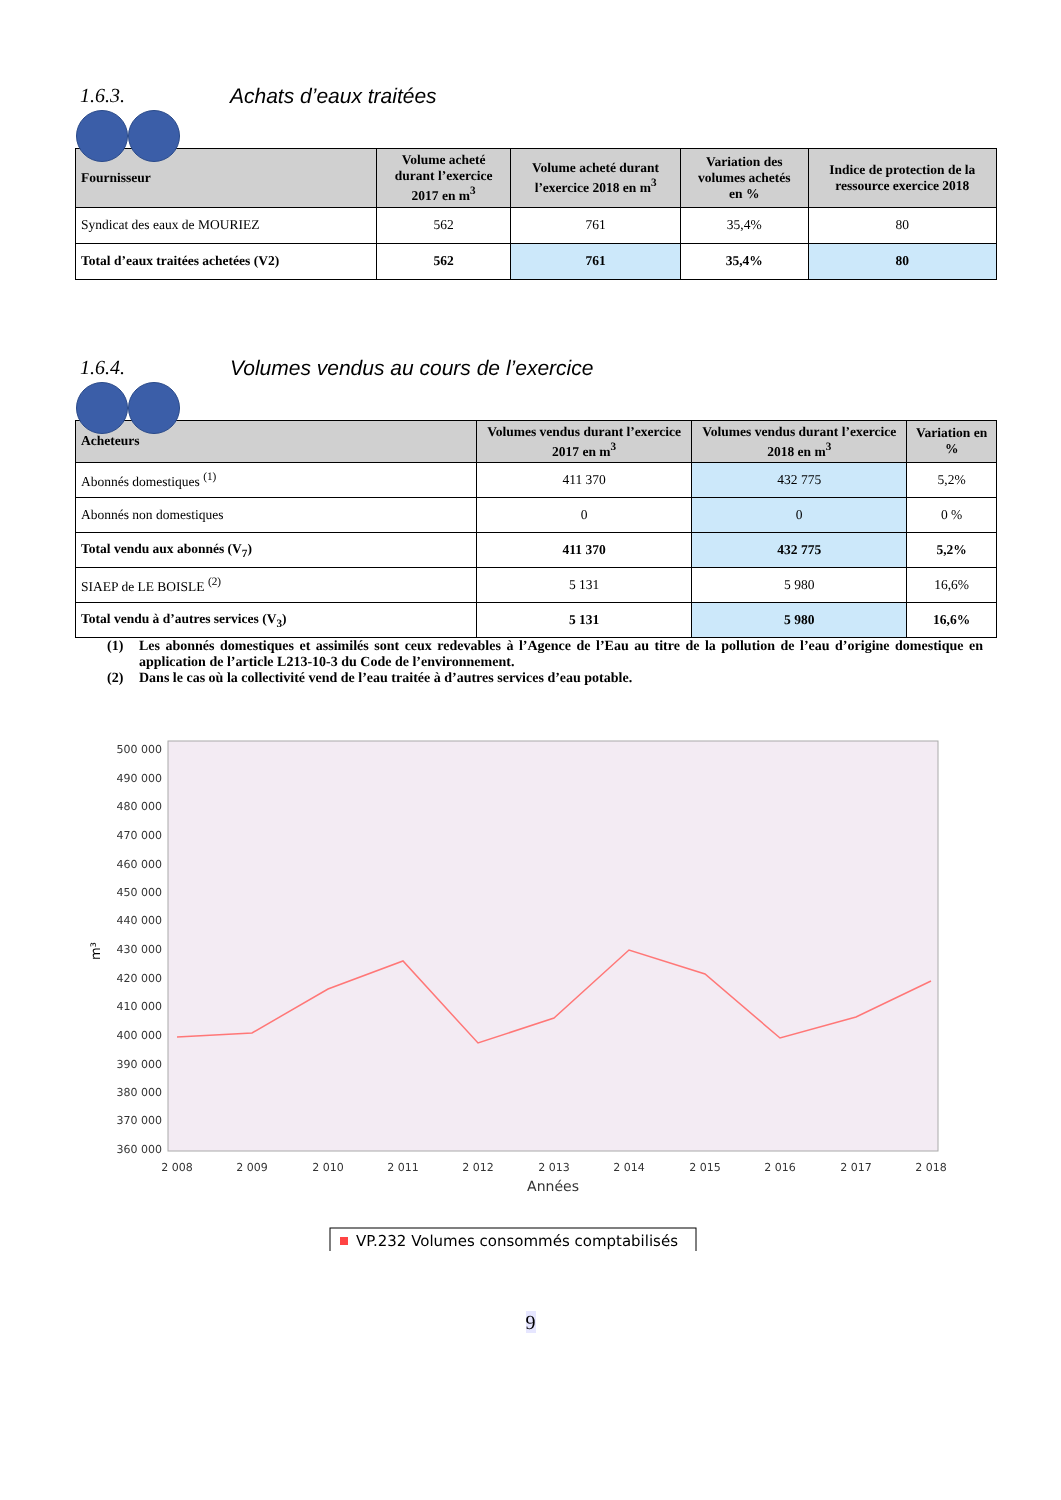1.6.3. Achats d’eaux traitées
| Fournisseur | Volume acheté durant l’exercice 2017 en m<sup>3</sup> | Volume acheté durant l’exercice 2018 en m<sup>3</sup> | Variation des volumes achetés en % | Indice de protection de la ressource exercice 2018 |
| --- | --- | --- | --- | --- |
| Syndicat des eaux de MOURIEZ | 562 | 761 | 35,4% | 80 |
| Total d’eaux traitées achetées (V2) | 562 | 761 | 35,4% | 80 |
1.6.4. Volumes vendus au cours de l’exercice
| Acheteurs | Volumes vendus durant l’exercice 2017 en m<sup>3</sup> | Volumes vendus durant l’exercice 2018 en m<sup>3</sup> | Variation en % |
| --- | --- | --- | --- |
| Abonnés domestiques <sup>(1)</sup> | 411 370 | 432 775 | 5,2% |
| Abonnés non domestiques | 0 | 0 | 0 % |
| Total vendu aux abonnés (V<sub>7</sub>) | 411 370 | 432 775 | 5,2% |
| SIAEP de LE BOISLE <sup>(2)</sup> | 5 131 | 5 980 | 16,6% |
| Total vendu à d’autres services (V<sub>3</sub>) | 5 131 | 5 980 | 16,6% |
(1) Les abonnés domestiques et assimilés sont ceux redevables à l’Agence de l’Eau au titre de la pollution de l’eau d’origine domestique en application de l’article L213-10-3 du Code de l’environnement.
(2) Dans le cas où la collectivité vend de l’eau traitée à d’autres services d’eau potable.
500 000
490 000
480 000
470 000
460 000
450 000
440 000
430 000
420 000
410 000
400 000
390 000
380 000
370 000
360 000
2 008
2 009
2 010
2 011
2 012
2 013
2 014
2 015
2 016
2 017
2 018
Années
m³
VP.232 Volumes consommés comptabilisés
9